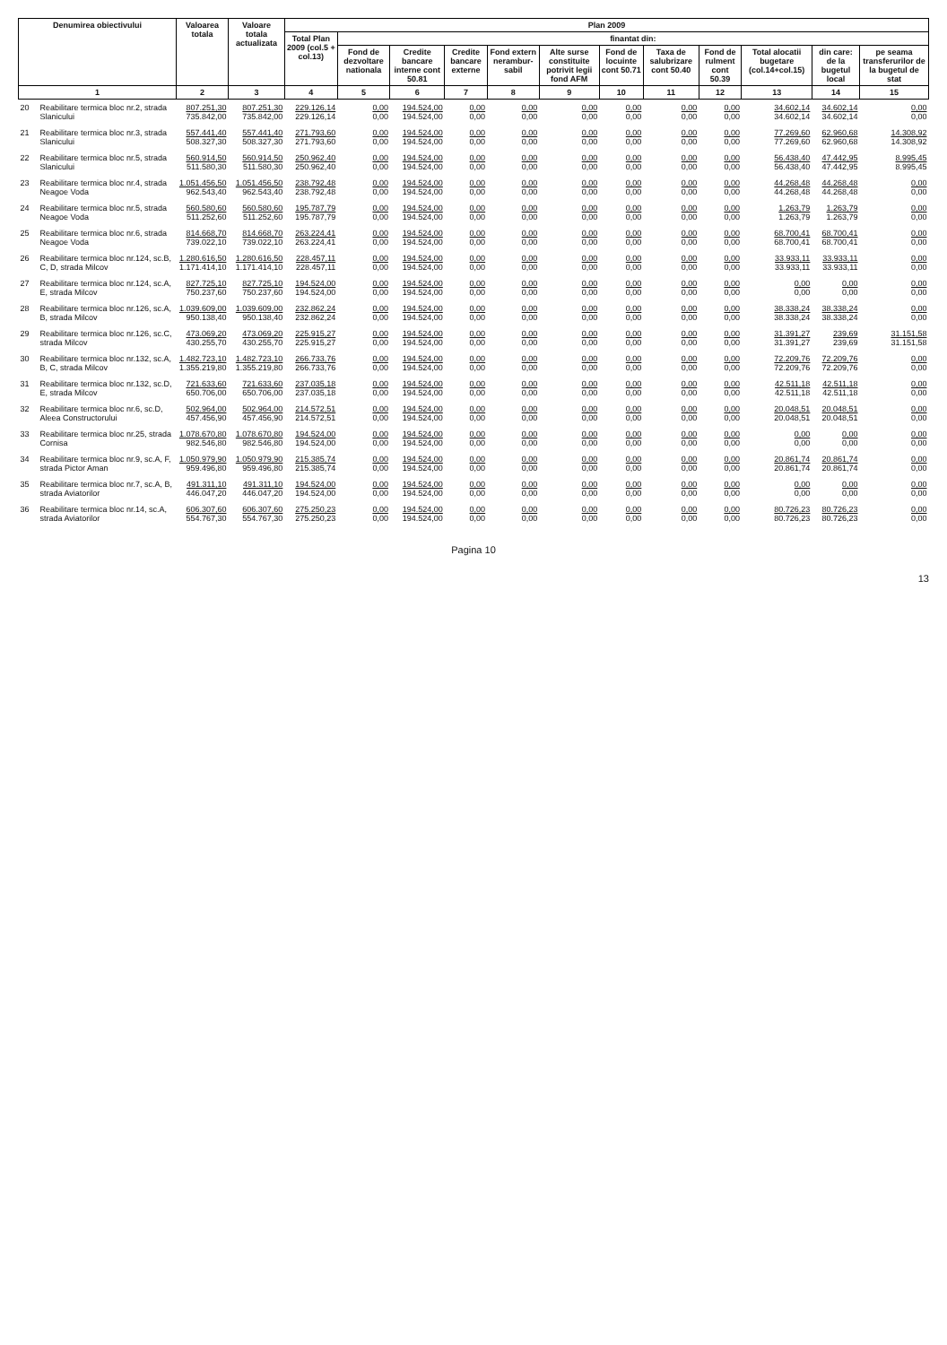| Denumirea obiectivului | | Valoarea totala | Valoare totala actualizata | Plan 2009 | | | | | | | | | | | |
| --- | --- | --- | --- | --- | --- | --- | --- | --- | --- | --- | --- | --- | --- | --- | --- |
| | | | | Total Plan 2009 (col.5 + col.13) | finantat din: | | | | | | | | | | |
| | | | | | Fond de dezvoltare nationala | Credite bancare interne cont 50.81 | Credite bancare externe | Fond extern nerambur-sabil | Alte surse constituite potrivit legii fond AFM | Fond de locuinte cont 50.71 | Taxa de salubrizare cont 50.40 | Fond de rulment cont 50.39 | Total alocatii bugetare (col.14+col.15) | din care: de la bugetul local | pe seama transferurilor de la bugetul de stat |
| 1 | | 2 | 3 | 4 | 5 | 6 | 7 | 8 | 9 | 10 | 11 | 12 | 13 | 14 | 15 |
| 20 | Reabilitare termica bloc nr.2, strada Slanicului | 807.251,30 735.842,00 | 807.251,30 735.842,00 | 229.126,14 229.126,14 | 0,00 0,00 | 194.524,00 194.524,00 | 0,00 0,00 | 0,00 0,00 | 0,00 0,00 | 0,00 0,00 | 0,00 0,00 | 0,00 0,00 | 34.602,14 34.602,14 | 34.602,14 34.602,14 | 0,00 0,00 |
| 21 | Reabilitare termica bloc nr.3, strada Slanicului | 557.441,40 508.327,30 | 557.441,40 508.327,30 | 271.793,60 271.793,60 | 0,00 0,00 | 194.524,00 194.524,00 | 0,00 0,00 | 0,00 0,00 | 0,00 0,00 | 0,00 0,00 | 0,00 0,00 | 0,00 0,00 | 77.269,60 77.269,60 | 62.960,68 62.960,68 | 14.308,92 14.308,92 |
| 22 | Reabilitare termica bloc nr.5, strada Slanicului | 560.914,50 511.580,30 | 560.914,50 511.580,30 | 250.962,40 250.962,40 | 0,00 0,00 | 194.524,00 194.524,00 | 0,00 0,00 | 0,00 0,00 | 0,00 0,00 | 0,00 0,00 | 0,00 0,00 | 0,00 0,00 | 56.438,40 56.438,40 | 47.442,95 47.442,95 | 8.995,45 8.995,45 |
| 23 | Reabilitare termica bloc nr.4, strada Neagoe Voda | 1.051.456,50 962.543,40 | 1.051.456,50 962.543,40 | 238.792,48 238.792,48 | 0,00 0,00 | 194.524,00 194.524,00 | 0,00 0,00 | 0,00 0,00 | 0,00 0,00 | 0,00 0,00 | 0,00 0,00 | 0,00 0,00 | 44.268,48 44.268,48 | 44.268,48 44.268,48 | 0,00 0,00 |
| 24 | Reabilitare termica bloc nr.5, strada Neagoe Voda | 560.580,60 511.252,60 | 560.580,60 511.252,60 | 195.787,79 195.787,79 | 0,00 0,00 | 194.524,00 194.524,00 | 0,00 0,00 | 0,00 0,00 | 0,00 0,00 | 0,00 0,00 | 0,00 0,00 | 0,00 0,00 | 1.263,79 1.263,79 | 1.263,79 1.263,79 | 0,00 0,00 |
| 25 | Reabilitare termica bloc nr.6, strada Neagoe Voda | 814.668,70 739.022,10 | 814.668,70 739.022,10 | 263.224,41 263.224,41 | 0,00 0,00 | 194.524,00 194.524,00 | 0,00 0,00 | 0,00 0,00 | 0,00 0,00 | 0,00 0,00 | 0,00 0,00 | 0,00 0,00 | 68.700,41 68.700,41 | 68.700,41 68.700,41 | 0,00 0,00 |
| 26 | Reabilitare termica bloc nr.124, sc.B, C, D, strada Milcov | 1.280.616,50 1.171.414,10 | 1.280.616,50 1.171.414,10 | 228.457,11 228.457,11 | 0,00 0,00 | 194.524,00 194.524,00 | 0,00 0,00 | 0,00 0,00 | 0,00 0,00 | 0,00 0,00 | 0,00 0,00 | 0,00 0,00 | 33.933,11 33.933,11 | 33.933,11 33.933,11 | 0,00 0,00 |
| 27 | Reabilitare termica bloc nr.124, sc.A, E, strada Milcov | 827.725,10 750.237,60 | 827.725,10 750.237,60 | 194.524,00 194.524,00 | 0,00 0,00 | 194.524,00 194.524,00 | 0,00 0,00 | 0,00 0,00 | 0,00 0,00 | 0,00 0,00 | 0,00 0,00 | 0,00 0,00 | 0,00 0,00 | 0,00 0,00 | 0,00 0,00 |
| 28 | Reabilitare termica bloc nr.126, sc.A, B, strada Milcov | 1.039.609,00 950.138,40 | 1.039.609,00 950.138,40 | 232.862,24 232.862,24 | 0,00 0,00 | 194.524,00 194.524,00 | 0,00 0,00 | 0,00 0,00 | 0,00 0,00 | 0,00 0,00 | 0,00 0,00 | 0,00 0,00 | 38.338,24 38.338,24 | 38.338,24 38.338,24 | 0,00 0,00 |
| 29 | Reabilitare termica bloc nr.126, sc.C, strada Milcov | 473.069,20 430.255,70 | 473.069,20 430.255,70 | 225.915,27 225.915,27 | 0,00 0,00 | 194.524,00 194.524,00 | 0,00 0,00 | 0,00 0,00 | 0,00 0,00 | 0,00 0,00 | 0,00 0,00 | 0,00 0,00 | 31.391,27 31.391,27 | 239,69 239,69 | 31.151,58 31.151,58 |
| 30 | Reabilitare termica bloc nr.132, sc.A, B, C, strada Milcov | 1.482.723,10 1.355.219,80 | 1.482.723,10 1.355.219,80 | 266.733,76 266.733,76 | 0,00 0,00 | 194.524,00 194.524,00 | 0,00 0,00 | 0,00 0,00 | 0,00 0,00 | 0,00 0,00 | 0,00 0,00 | 0,00 0,00 | 72.209,76 72.209,76 | 72.209,76 72.209,76 | 0,00 0,00 |
| 31 | Reabilitare termica bloc nr.132, sc.D, E, strada Milcov | 721.633,60 650.706,00 | 721.633,60 650.706,00 | 237.035,18 237.035,18 | 0,00 0,00 | 194.524,00 194.524,00 | 0,00 0,00 | 0,00 0,00 | 0,00 0,00 | 0,00 0,00 | 0,00 0,00 | 0,00 0,00 | 42.511,18 42.511,18 | 42.511,18 42.511,18 | 0,00 0,00 |
| 32 | Reabilitare termica bloc nr.6, sc.D, Aleea Constructorului | 502.964,00 457.456,90 | 502.964,00 457.456,90 | 214.572,51 214.572,51 | 0,00 0,00 | 194.524,00 194.524,00 | 0,00 0,00 | 0,00 0,00 | 0,00 0,00 | 0,00 0,00 | 0,00 0,00 | 0,00 0,00 | 20.048,51 20.048,51 | 20.048,51 20.048,51 | 0,00 0,00 |
| 33 | Reabilitare termica bloc nr.25, strada Cornisa | 1.078.670,80 982.546,80 | 1.078.670,80 982.546,80 | 194.524,00 194.524,00 | 0,00 0,00 | 194.524,00 194.524,00 | 0,00 0,00 | 0,00 0,00 | 0,00 0,00 | 0,00 0,00 | 0,00 0,00 | 0,00 0,00 | 0,00 0,00 | 0,00 0,00 | 0,00 0,00 |
| 34 | Reabilitare termica bloc nr.9, sc.A, F, strada Pictor Aman | 1.050.979,90 959.496,80 | 1.050.979,90 959.496,80 | 215.385,74 215.385,74 | 0,00 0,00 | 194.524,00 194.524,00 | 0,00 0,00 | 0,00 0,00 | 0,00 0,00 | 0,00 0,00 | 0,00 0,00 | 0,00 0,00 | 20.861,74 20.861,74 | 20.861,74 20.861,74 | 0,00 0,00 |
| 35 | Reabilitare termica bloc nr.7, sc.A, B, strada Aviatorilor | 491.311,10 446.047,20 | 491.311,10 446.047,20 | 194.524,00 194.524,00 | 0,00 0,00 | 194.524,00 194.524,00 | 0,00 0,00 | 0,00 0,00 | 0,00 0,00 | 0,00 0,00 | 0,00 0,00 | 0,00 0,00 | 0,00 0,00 | 0,00 0,00 | 0,00 0,00 |
| 36 | Reabilitare termica bloc nr.14, sc.A, strada Aviatorilor | 606.307,60 554.767,30 | 606.307,60 554.767,30 | 275.250,23 275.250,23 | 0,00 0,00 | 194.524,00 194.524,00 | 0,00 0,00 | 0,00 0,00 | 0,00 0,00 | 0,00 0,00 | 0,00 0,00 | 0,00 0,00 | 80.726,23 80.726,23 | 80.726,23 80.726,23 | 0,00 0,00 |
Pagina 10
13